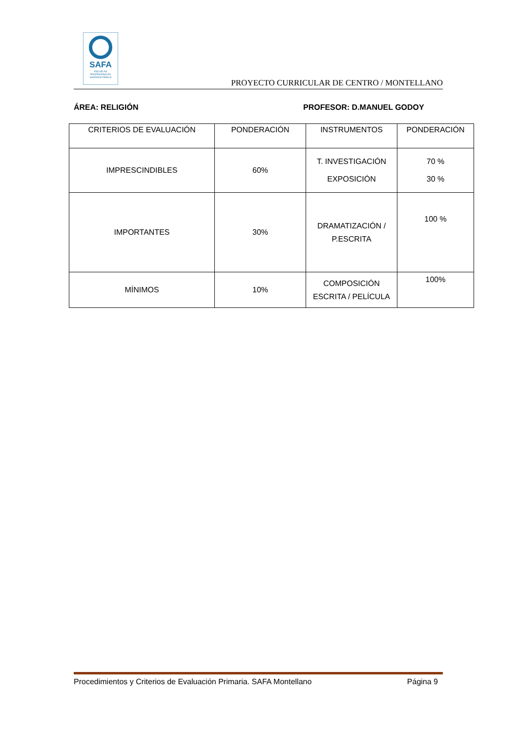SAFA
ESCUELAS PROFESIONALES
SAGRADA FAMILIA
PROYECTO CURRICULAR DE CENTRO / MONTELLANO
ÁREA: RELIGIÓN PROFESOR: D.MANUEL GODOY
| CRITERIOS DE EVALUACIÓN | PONDERACIÓN | INSTRUMENTOS | PONDERACIÓN |
| --- | --- | --- | --- |
| IMPRESCINDIBLES | 60% | T. INVESTIGACIÓN EXPOSICIÓN | 70 % 30 % |
| IMPORTANTES | 30% | DRAMATIZACIÓN / P.ESCRITA | 100 % |
| MÍNIMOS | 10% | COMPOSICIÓN ESCRITA / PELÍCULA | 100% |
Procedimientos y Criterios de Evaluación Primaria. SAFA Montellano Página 9